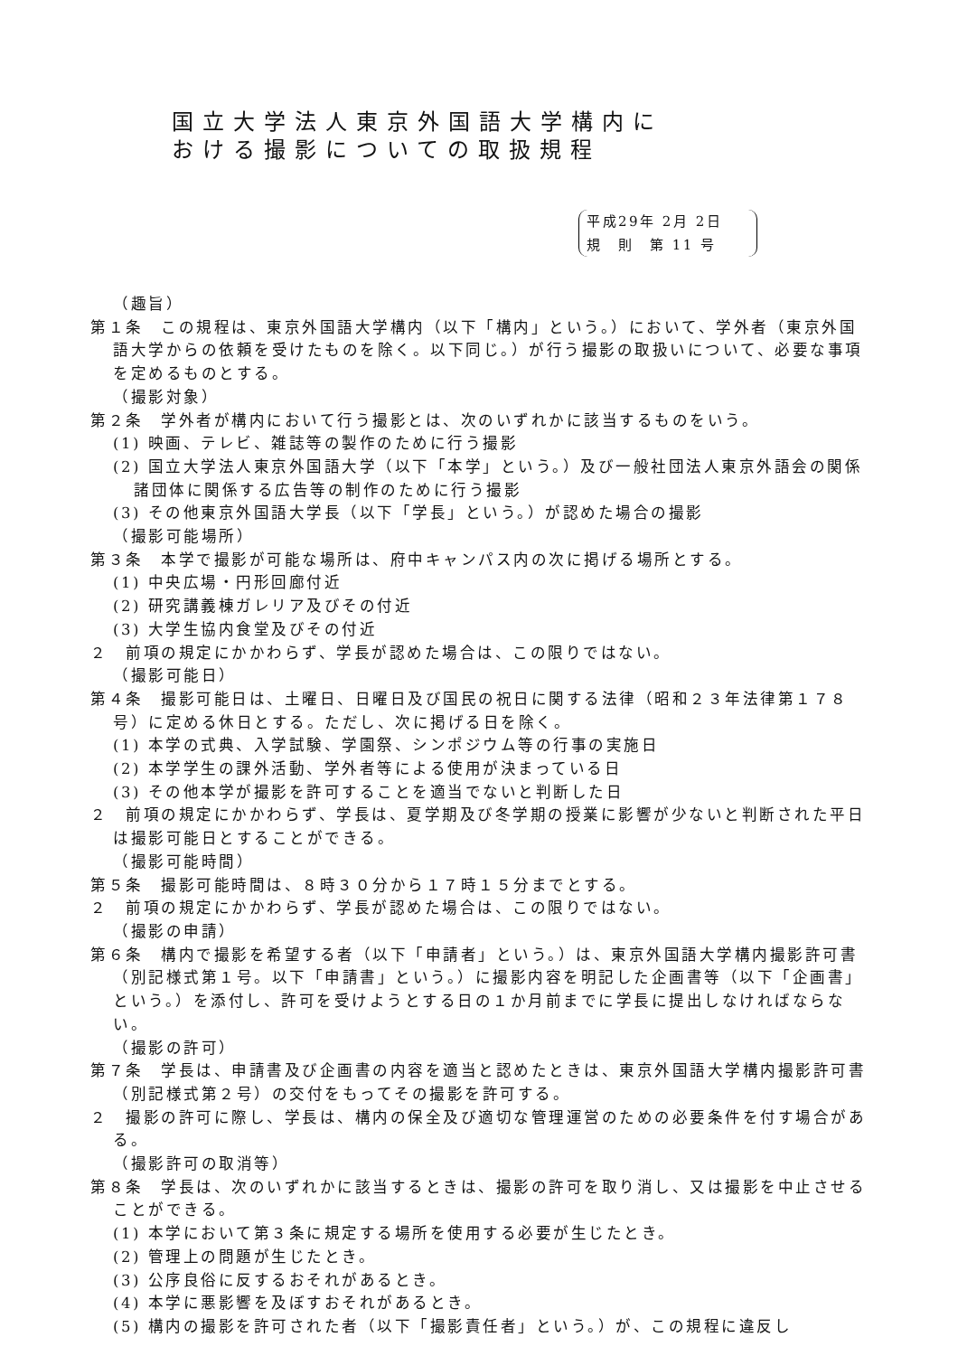国立大学法人東京外国語大学構内に
おける撮影についての取扱規程
平成29年 2月 2日
規　則　第 11 号
（趣旨）
第１条　この規程は、東京外国語大学構内（以下「構内」という。）において、学外者（東京外国語大学からの依頼を受けたものを除く。以下同じ。）が行う撮影の取扱いについて、必要な事項を定めるものとする。
（撮影対象）
第２条　学外者が構内において行う撮影とは、次のいずれかに該当するものをいう。
(1) 映画、テレビ、雑誌等の製作のために行う撮影
(2) 国立大学法人東京外国語大学（以下「本学」という。）及び一般社団法人東京外語会の関係諸団体に関係する広告等の制作のために行う撮影
(3) その他東京外国語大学長（以下「学長」という。）が認めた場合の撮影
（撮影可能場所）
第３条　本学で撮影が可能な場所は、府中キャンパス内の次に掲げる場所とする。
(1) 中央広場・円形回廊付近
(2) 研究講義棟ガレリア及びその付近
(3) 大学生協内食堂及びその付近
２　前項の規定にかかわらず、学長が認めた場合は、この限りではない。
（撮影可能日）
第４条　撮影可能日は、土曜日、日曜日及び国民の祝日に関する法律（昭和２３年法律第１７８号）に定める休日とする。ただし、次に掲げる日を除く。
(1) 本学の式典、入学試験、学園祭、シンポジウム等の行事の実施日
(2) 本学学生の課外活動、学外者等による使用が決まっている日
(3) その他本学が撮影を許可することを適当でないと判断した日
２　前項の規定にかかわらず、学長は、夏学期及び冬学期の授業に影響が少ないと判断された平日は撮影可能日とすることができる。
（撮影可能時間）
第５条　撮影可能時間は、８時３０分から１７時１５分までとする。
２　前項の規定にかかわらず、学長が認めた場合は、この限りではない。
（撮影の申請）
第６条　構内で撮影を希望する者（以下「申請者」という。）は、東京外国語大学構内撮影許可書（別記様式第１号。以下「申請書」という。）に撮影内容を明記した企画書等（以下「企画書」という。）を添付し、許可を受けようとする日の１か月前までに学長に提出しなければならない。
（撮影の許可）
第７条　学長は、申請書及び企画書の内容を適当と認めたときは、東京外国語大学構内撮影許可書（別記様式第２号）の交付をもってその撮影を許可する。
２　撮影の許可に際し、学長は、構内の保全及び適切な管理運営のための必要条件を付す場合がある。
（撮影許可の取消等）
第８条　学長は、次のいずれかに該当するときは、撮影の許可を取り消し、又は撮影を中止させることができる。
(1) 本学において第３条に規定する場所を使用する必要が生じたとき。
(2) 管理上の問題が生じたとき。
(3) 公序良俗に反するおそれがあるとき。
(4) 本学に悪影響を及ぼすおそれがあるとき。
(5) 構内の撮影を許可された者（以下「撮影責任者」という。）が、この規程に違反し